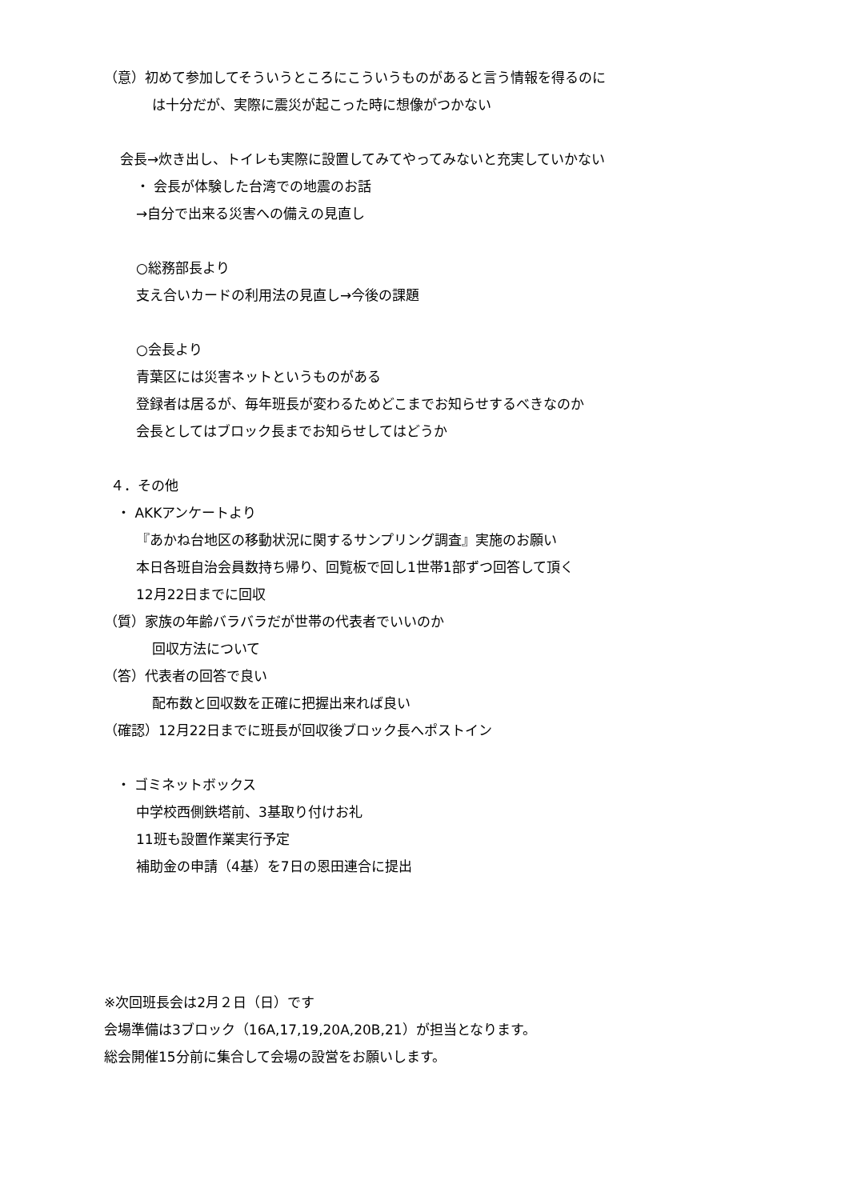（意）初めて参加してそういうところにこういうものがあると言う情報を得るのに
は十分だが、実際に震災が起こった時に想像がつかない
会長→炊き出し、トイレも実際に設置してみてやってみないと充実していかない
・ 会長が体験した台湾での地震のお話
→自分で出来る災害への備えの見直し
○総務部長より
支え合いカードの利用法の見直し→今後の課題
○会長より
青葉区には災害ネットというものがある
登録者は居るが、毎年班長が変わるためどこまでお知らせするべきなのか
会長としてはブロック長までお知らせしてはどうか
４．その他
・ AKKアンケートより
『あかね台地区の移動状況に関するサンプリング調査』実施のお願い
本日各班自治会員数持ち帰り、回覧板で回し1世帯1部ずつ回答して頂く
12月22日までに回収
（質）家族の年齢バラバラだが世帯の代表者でいいのか
回収方法について
（答）代表者の回答で良い
配布数と回収数を正確に把握出来れば良い
（確認）12月22日までに班長が回収後ブロック長へポストイン
・ ゴミネットボックス
中学校西側鉄塔前、3基取り付けお礼
11班も設置作業実行予定
補助金の申請（4基）を7日の恩田連合に提出
※次回班長会は2月２日（日）です
会場準備は3ブロック（16A,17,19,20A,20B,21）が担当となります。
総会開催15分前に集合して会場の設営をお願いします。